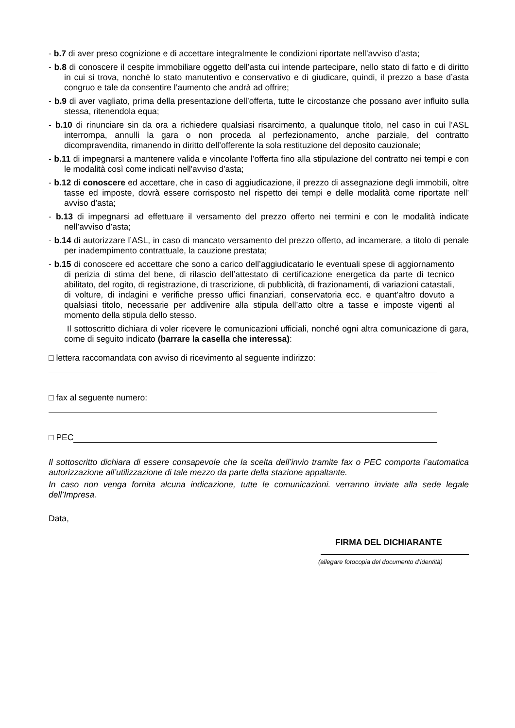- b.7 di aver preso cognizione e di accettare integralmente le condizioni riportate nell’avviso d’asta;
- b.8 di conoscere il cespite immobiliare oggetto dell’asta cui intende partecipare, nello stato di fatto e di diritto in cui si trova, nonché lo stato manutentivo e conservativo e di giudicare, quindi, il prezzo a base d’asta congruo e tale da consentire l’aumento che andrà ad offrire;
- b.9 di aver vagliato, prima della presentazione dell’offerta, tutte le circostanze che possano aver influito sulla stessa, ritenendola equa;
- b.10 di rinunciare sin da ora a richiedere qualsiasi risarcimento, a qualunque titolo, nel caso in cui l’ASL interrompa, annulli la gara o non proceda al perfezionamento, anche parziale, del contratto dicompravendita, rimanendo in diritto dell’offerente la sola restituzione del deposito cauzionale;
- b.11 di impegnarsi a mantenere valida e vincolante l’offerta fino alla stipulazione del contratto nei tempi e con le modalità così come indicati nell'avviso d'asta;
- b.12 di conoscere ed accettare, che in caso di aggiudicazione, il prezzo di assegnazione degli immobili, oltre tasse ed imposte, dovrà essere corrisposto nel rispetto dei tempi e delle modalità come riportate nell' avviso d’asta;
- b.13 di impegnarsi ad effettuare il versamento del prezzo offerto nei termini e con le modalità indicate nell’avviso d’asta;
- b.14 di autorizzare l’ASL, in caso di mancato versamento del prezzo offerto, ad incamerare, a titolo di penale per inadempimento contrattuale, la cauzione prestata;
- b.15 di conoscere ed accettare che sono a carico dell’aggiudicatario le eventuali spese di aggiornamento di perizia di stima del bene, di rilascio dell’attestato di certificazione energetica da parte di tecnico abilitato, del rogito, di registrazione, di trascrizione, di pubblicità, di frazionamenti, di variazioni catastali, di volture, di indagini e verifiche presso uffici finanziari, conservatoria ecc. e quant’altro dovuto a qualsiasi titolo, necessarie per addivenire alla stipula dell’atto oltre a tasse e imposte vigenti al momento della stipula dello stesso.
Il sottoscritto dichiara di voler ricevere le comunicazioni ufficiali, nonché ogni altra comunicazione di gara, come di seguito indicato (barrare la casella che interessa):
□ lettera raccomandata con avviso di ricevimento al seguente indirizzo:
□ fax al seguente numero:
□ PEC
Il sottoscritto dichiara di essere consapevole che la scelta dell’invio tramite fax o PEC comporta l’automatica autorizzazione all’utilizzazione di tale mezzo da parte della stazione appaltante.
In caso non venga fornita alcuna indicazione, tutte le comunicazioni. verranno inviate alla sede legale dell’Impresa.
Data,
FIRMA DEL DICHIARANTE
(allegare fotocopia del documento d’identità)